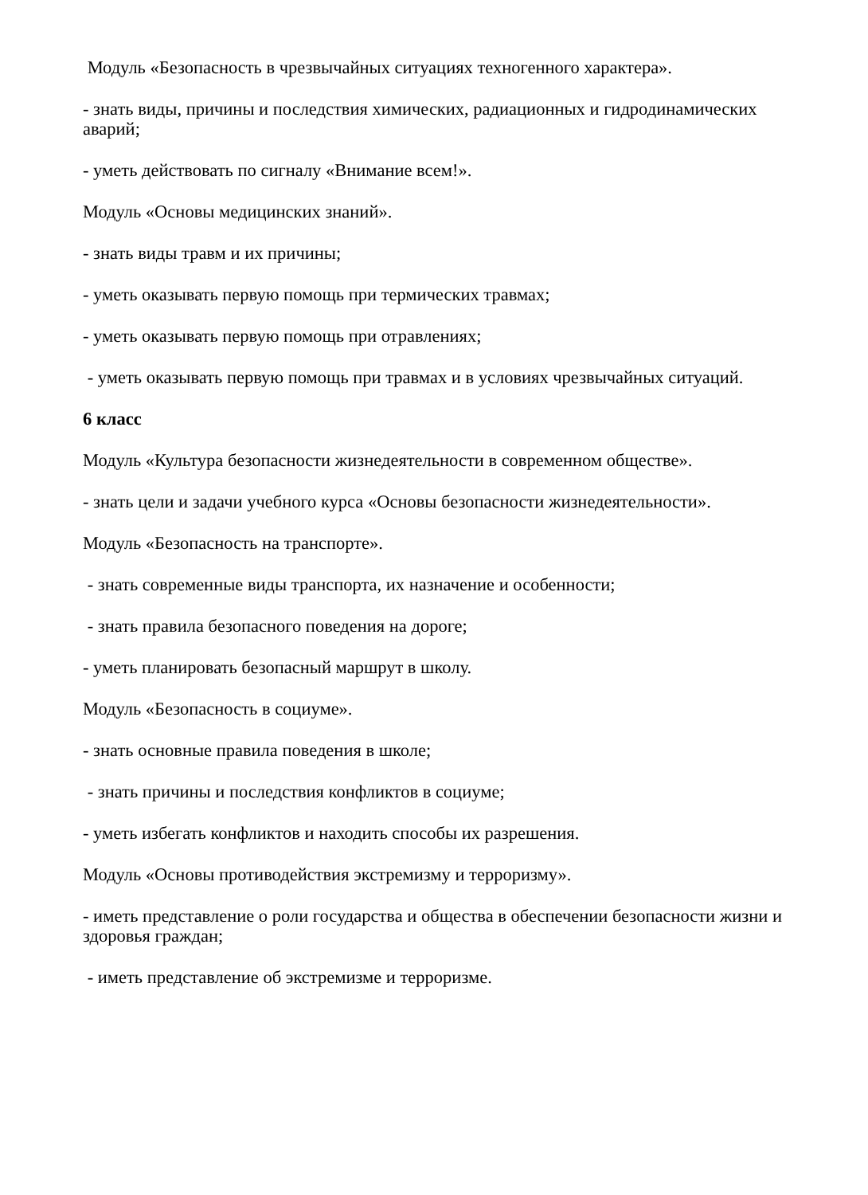Модуль «Безопасность в чрезвычайных ситуациях техногенного характера».
- знать виды, причины и последствия химических, радиационных и гидродинамических аварий;
- уметь действовать по сигналу «Внимание всем!».
Модуль «Основы медицинских знаний».
- знать виды травм и их причины;
- уметь оказывать первую помощь при термических травмах;
- уметь оказывать первую помощь при отравлениях;
- уметь оказывать первую помощь при травмах и в условиях чрезвычайных ситуаций.
6 класс
Модуль «Культура безопасности жизнедеятельности в современном обществе».
- знать цели и задачи учебного курса «Основы безопасности жизнедеятельности».
Модуль «Безопасность на транспорте».
- знать современные виды транспорта, их назначение и особенности;
- знать правила безопасного поведения на дороге;
- уметь планировать безопасный маршрут в школу.
Модуль «Безопасность в социуме».
- знать основные правила поведения в школе;
- знать причины и последствия конфликтов в социуме;
- уметь избегать конфликтов и находить способы их разрешения.
Модуль «Основы противодействия экстремизму и терроризму».
- иметь представление о роли государства и общества в обеспечении безопасности жизни и здоровья граждан;
- иметь представление об экстремизме и терроризме.